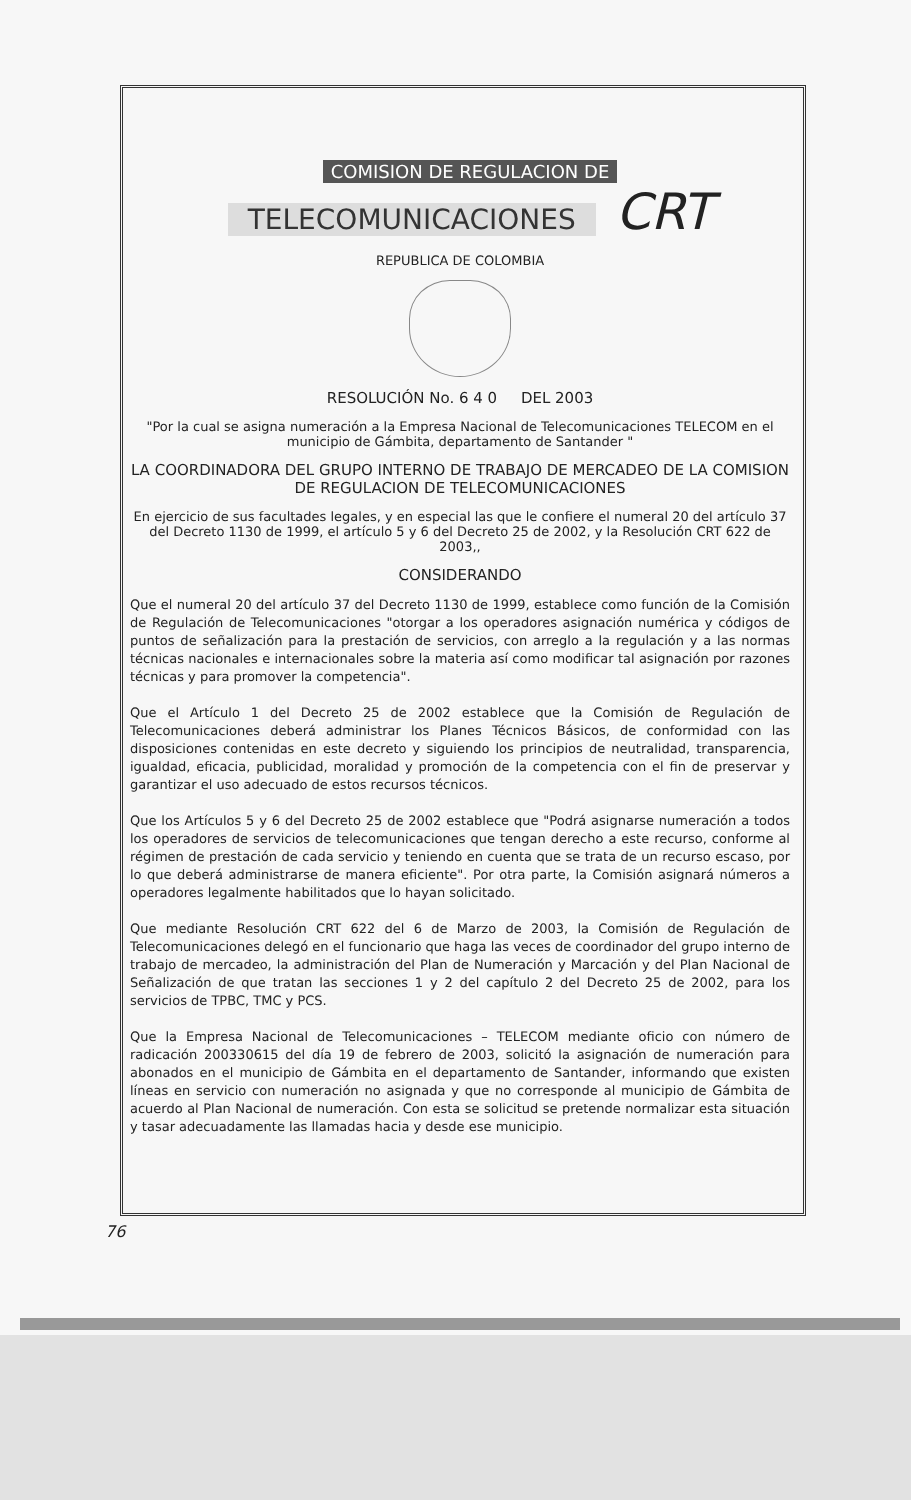COMISION DE REGULACION DE
TELECOMUNICACIONES CRT
REPUBLICA DE COLOMBIA
RESOLUCIÓN No. 6 4 0 DEL 2003
"Por la cual se asigna numeración a la Empresa Nacional de Telecomunicaciones TELECOM en el municipio de Gámbita, departamento de Santander "
LA COORDINADORA DEL GRUPO INTERNO DE TRABAJO DE MERCADEO DE LA COMISION DE REGULACION DE TELECOMUNICACIONES
En ejercicio de sus facultades legales, y en especial las que le confiere el numeral 20 del artículo 37 del Decreto 1130 de 1999, el artículo 5 y 6 del Decreto 25 de 2002, y la Resolución CRT 622 de 2003,,
CONSIDERANDO
Que el numeral 20 del artículo 37 del Decreto 1130 de 1999, establece como función de la Comisión de Regulación de Telecomunicaciones "otorgar a los operadores asignación numérica y códigos de puntos de señalización para la prestación de servicios, con arreglo a la regulación y a las normas técnicas nacionales e internacionales sobre la materia así como modificar tal asignación por razones técnicas y para promover la competencia".
Que el Artículo 1 del Decreto 25 de 2002 establece que la Comisión de Regulación de Telecomunicaciones deberá administrar los Planes Técnicos Básicos, de conformidad con las disposiciones contenidas en este decreto y siguiendo los principios de neutralidad, transparencia, igualdad, eficacia, publicidad, moralidad y promoción de la competencia con el fin de preservar y garantizar el uso adecuado de estos recursos técnicos.
Que los Artículos 5 y 6 del Decreto 25 de 2002 establece que "Podrá asignarse numeración a todos los operadores de servicios de telecomunicaciones que tengan derecho a este recurso, conforme al régimen de prestación de cada servicio y teniendo en cuenta que se trata de un recurso escaso, por lo que deberá administrarse de manera eficiente". Por otra parte, la Comisión asignará números a operadores legalmente habilitados que lo hayan solicitado.
Que mediante Resolución CRT 622 del 6 de Marzo de 2003, la Comisión de Regulación de Telecomunicaciones delegó en el funcionario que haga las veces de coordinador del grupo interno de trabajo de mercadeo, la administración del Plan de Numeración y Marcación y del Plan Nacional de Señalización de que tratan las secciones 1 y 2 del capítulo 2 del Decreto 25 de 2002, para los servicios de TPBC, TMC y PCS.
Que la Empresa Nacional de Telecomunicaciones – TELECOM mediante oficio con número de radicación 200330615 del día 19 de febrero de 2003, solicitó la asignación de numeración para abonados en el municipio de Gámbita en el departamento de Santander, informando que existen líneas en servicio con numeración no asignada y que no corresponde al municipio de Gámbita de acuerdo al Plan Nacional de numeración. Con esta se solicitud se pretende normalizar esta situación y tasar adecuadamente las llamadas hacia y desde ese municipio.
76